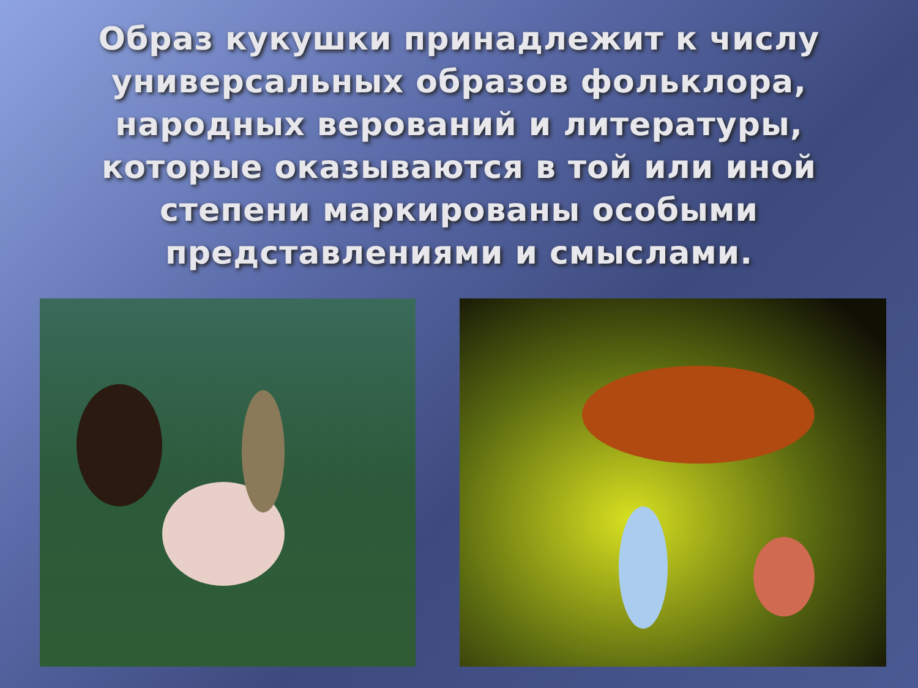Образ кукушки принадлежит к числу универсальных образов фольклора, народных верований и литературы, которые оказываются в той или иной степени маркированы особыми представлениями и смыслами.